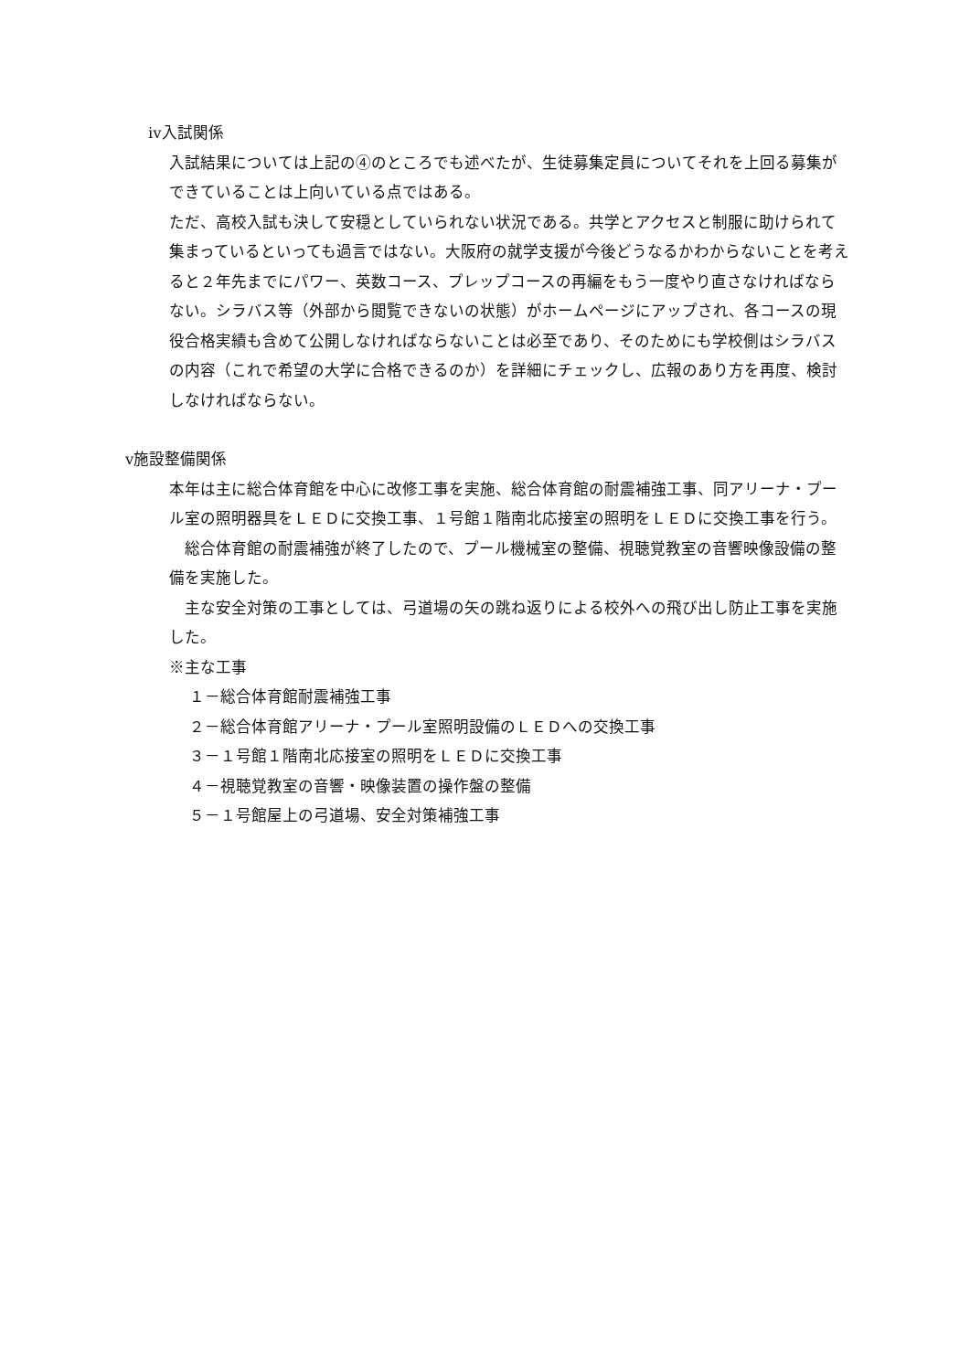ⅳ入試関係
入試結果については上記の④のところでも述べたが、生徒募集定員についてそれを上回る募集ができていることは上向いている点ではある。
ただ、高校入試も決して安穏としていられない状況である。共学とアクセスと制服に助けられて集まっているといっても過言ではない。大阪府の就学支援が今後どうなるかわからないことを考えると２年先までにパワー、英数コース、プレップコースの再編をもう一度やり直さなければならない。シラバス等（外部から閲覧できないの状態）がホームページにアップされ、各コースの現役合格実績も含めて公開しなければならないことは必至であり、そのためにも学校側はシラバスの内容（これで希望の大学に合格できるのか）を詳細にチェックし、広報のあり方を再度、検討しなければならない。
ⅴ施設整備関係
本年は主に総合体育館を中心に改修工事を実施、総合体育館の耐震補強工事、同アリーナ・プール室の照明器具をＬＥＤに交換工事、１号館１階南北応接室の照明をＬＥＤに交換工事を行う。
総合体育館の耐震補強が終了したので、プール機械室の整備、視聴覚教室の音響映像設備の整備を実施した。
主な安全対策の工事としては、弓道場の矢の跳ね返りによる校外への飛び出し防止工事を実施した。
※主な工事
１－総合体育館耐震補強工事
２－総合体育館アリーナ・プール室照明設備のＬＥＤへの交換工事
３－１号館１階南北応接室の照明をＬＥＤに交換工事
４－視聴覚教室の音響・映像装置の操作盤の整備
５－１号館屋上の弓道場、安全対策補強工事